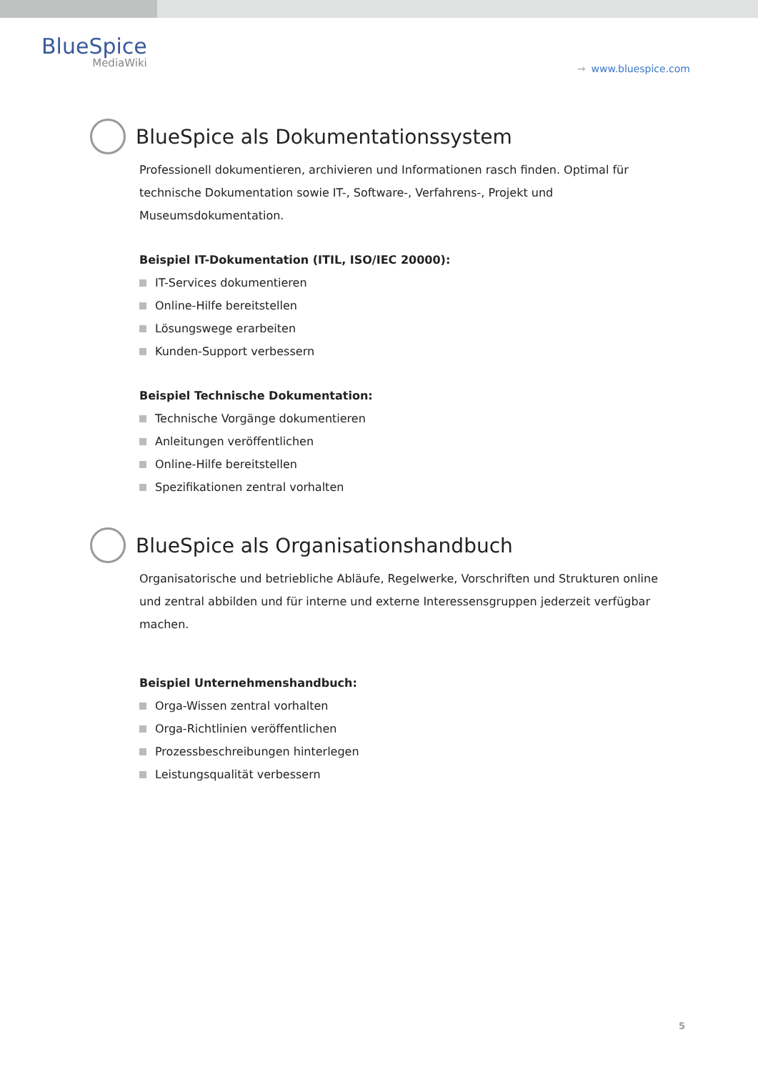BlueSpice
MediaWiki
→ www.bluespice.com
BlueSpice als Dokumentationssystem
Professionell dokumentieren, archivieren und Informationen rasch finden. Optimal für technische Dokumentation sowie IT-, Software-, Verfahrens-, Projekt und Museumsdokumentation.
Beispiel IT-Dokumentation (ITIL, ISO/IEC 20000):
IT-Services dokumentieren
Online-Hilfe bereitstellen
Lösungswege erarbeiten
Kunden-Support verbessern
Beispiel Technische Dokumentation:
Technische Vorgänge dokumentieren
Anleitungen veröffentlichen
Online-Hilfe bereitstellen
Spezifikationen zentral vorhalten
BlueSpice als Organisationshandbuch
Organisatorische und betriebliche Abläufe, Regelwerke, Vorschriften und Strukturen online und zentral abbilden und für interne und externe Interessensgruppen jederzeit verfügbar machen.
Beispiel Unternehmenshandbuch:
Orga-Wissen zentral vorhalten
Orga-Richtlinien veröffentlichen
Prozessbeschreibungen hinterlegen
Leistungsqualität verbessern
5